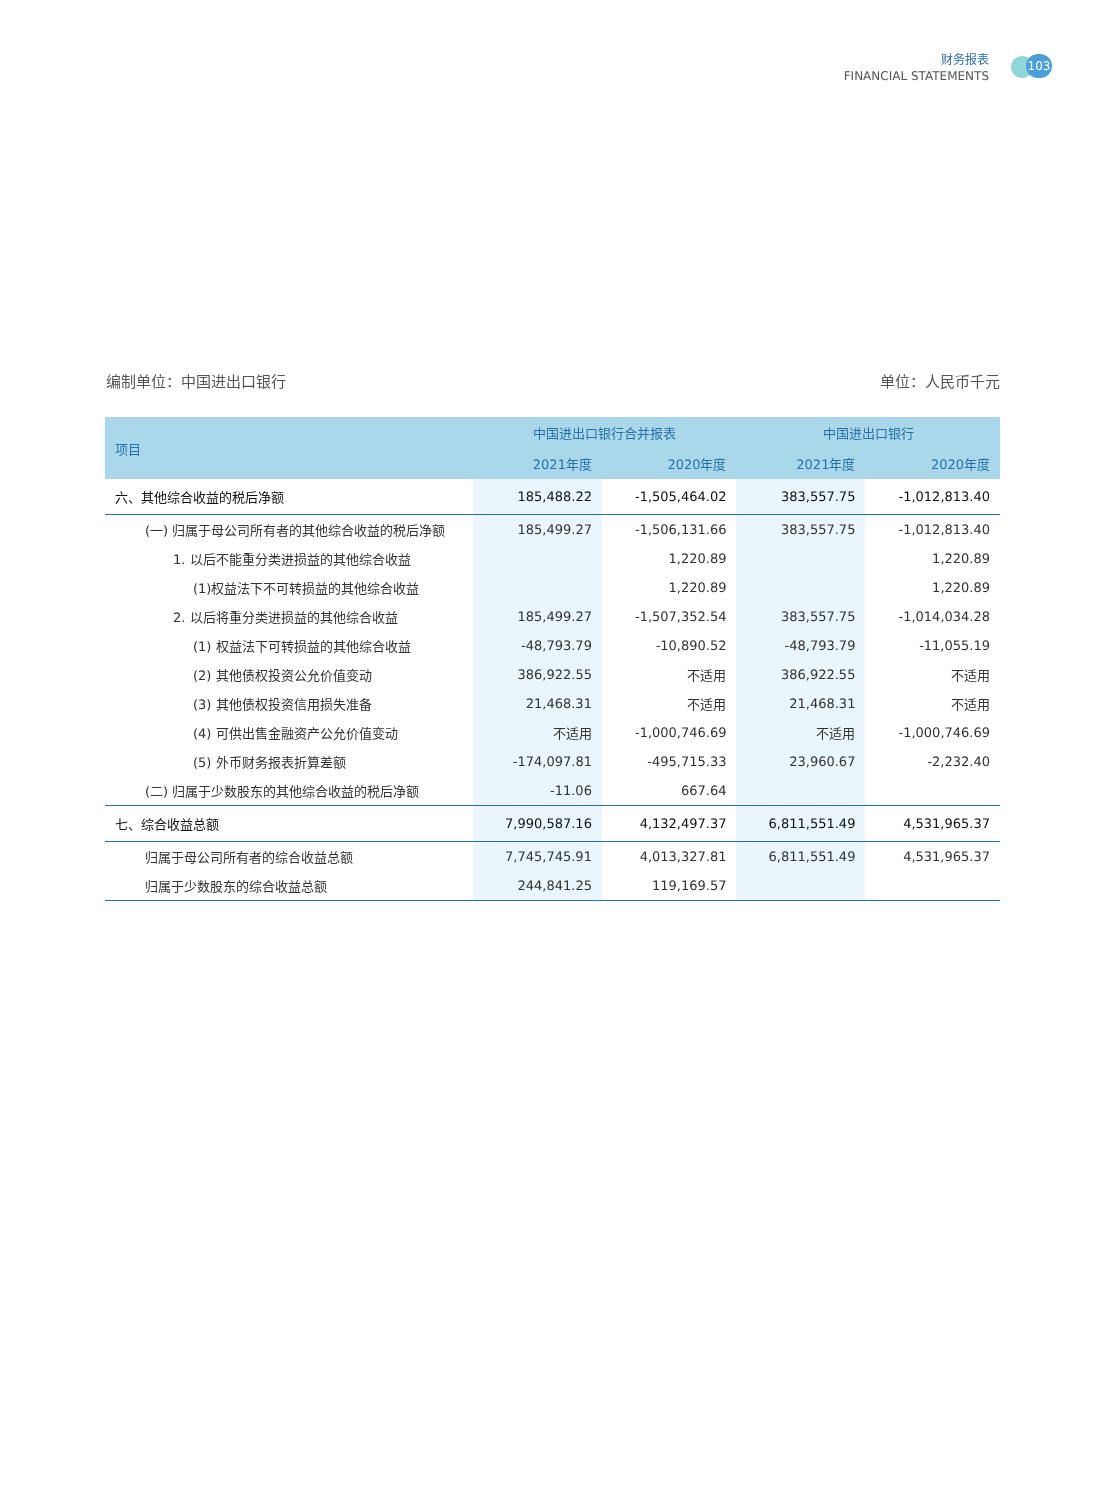财务报表
FINANCIAL STATEMENTS
103
编制单位：中国进出口银行 单位：人民币千元
| 项目 | 中国进出口银行合并报表 | | 中国进出口银行 | |
| --- | --- | --- | --- | --- |
| | 2021年度 | 2020年度 | 2021年度 | 2020年度 |
| 六、其他综合收益的税后净额 | 185,488.22 | -1,505,464.02 | 383,557.75 | -1,012,813.40 |
| (一) 归属于母公司所有者的其他综合收益的税后净额 | 185,499.27 | -1,506,131.66 | 383,557.75 | -1,012,813.40 |
| 1. 以后不能重分类进损益的其他综合收益 | | 1,220.89 | | 1,220.89 |
| (1)权益法下不可转损益的其他综合收益 | | 1,220.89 | | 1,220.89 |
| 2. 以后将重分类进损益的其他综合收益 | 185,499.27 | -1,507,352.54 | 383,557.75 | -1,014,034.28 |
| (1) 权益法下可转损益的其他综合收益 | -48,793.79 | -10,890.52 | -48,793.79 | -11,055.19 |
| (2) 其他债权投资公允价值变动 | 386,922.55 | 不适用 | 386,922.55 | 不适用 |
| (3) 其他债权投资信用损失准备 | 21,468.31 | 不适用 | 21,468.31 | 不适用 |
| (4) 可供出售金融资产公允价值变动 | 不适用 | -1,000,746.69 | 不适用 | -1,000,746.69 |
| (5) 外币财务报表折算差额 | -174,097.81 | -495,715.33 | 23,960.67 | -2,232.40 |
| (二) 归属于少数股东的其他综合收益的税后净额 | -11.06 | 667.64 | | |
| 七、综合收益总额 | 7,990,587.16 | 4,132,497.37 | 6,811,551.49 | 4,531,965.37 |
| 归属于母公司所有者的综合收益总额 | 7,745,745.91 | 4,013,327.81 | 6,811,551.49 | 4,531,965.37 |
| 归属于少数股东的综合收益总额 | 244,841.25 | 119,169.57 | | |